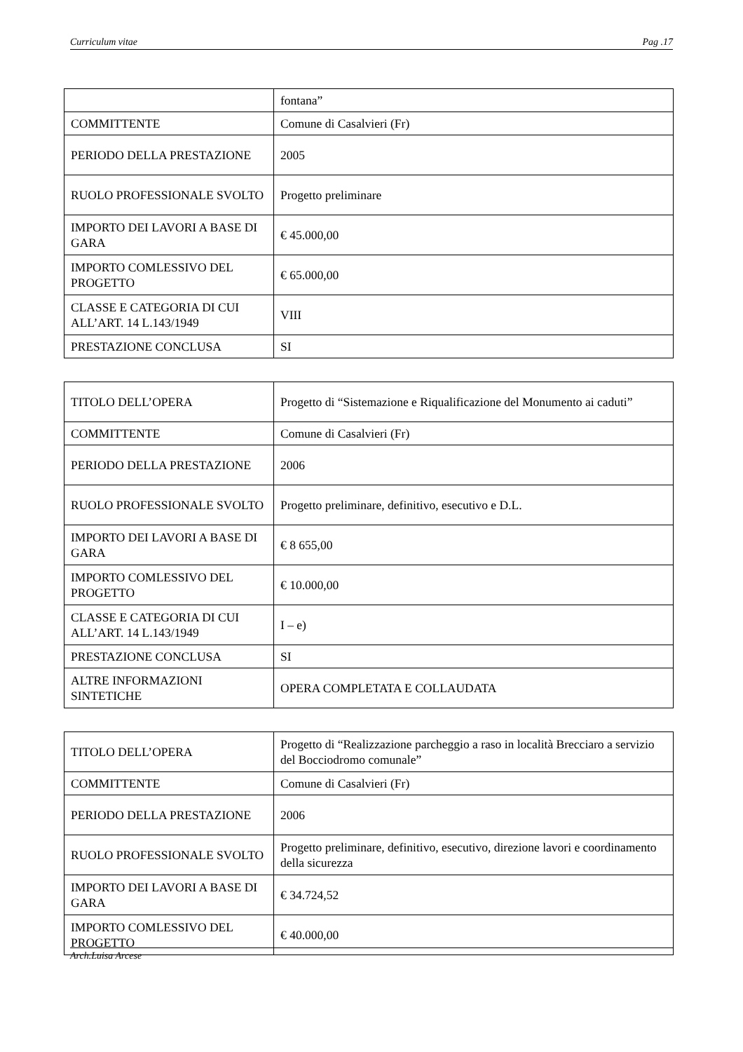Curriculum vitae Pag .17
| | fontana” |
| COMMITTENTE | Comune di Casalvieri (Fr) |
| PERIODO DELLA PRESTAZIONE | 2005 |
| RUOLO PROFESSIONALE SVOLTO | Progetto preliminare |
| IMPORTO DEI LAVORI A BASE DI GARA | € 45.000,00 |
| IMPORTO COMLESSIVO DEL PROGETTO | € 65.000,00 |
| CLASSE E CATEGORIA DI CUI ALL’ART. 14 L.143/1949 | VIII |
| PRESTAZIONE CONCLUSA | SI |
| TITOLO DELL’OPERA | Progetto di “Sistemazione e Riqualificazione del Monumento ai caduti” |
| COMMITTENTE | Comune di Casalvieri (Fr) |
| PERIODO DELLA PRESTAZIONE | 2006 |
| RUOLO PROFESSIONALE SVOLTO | Progetto preliminare, definitivo, esecutivo e D.L. |
| IMPORTO DEI LAVORI A BASE DI GARA | € 8 655,00 |
| IMPORTO COMLESSIVO DEL PROGETTO | € 10.000,00 |
| CLASSE E CATEGORIA DI CUI ALL’ART. 14 L.143/1949 | I – e) |
| PRESTAZIONE CONCLUSA | SI |
| ALTRE INFORMAZIONI SINTETICHE | OPERA COMPLETATA E COLLAUDATA |
| TITOLO DELL’OPERA | Progetto di “Realizzazione parcheggio a raso in località Brecciaro a servizio del Bocciodromo comunale” |
| COMMITTENTE | Comune di Casalvieri (Fr) |
| PERIODO DELLA PRESTAZIONE | 2006 |
| RUOLO PROFESSIONALE SVOLTO | Progetto preliminare, definitivo, esecutivo, direzione lavori e coordinamento della sicurezza |
| IMPORTO DEI LAVORI A BASE DI GARA | € 34.724,52 |
| IMPORTO COMLESSIVO DEL PROGETTO | € 40.000,00 |
Arch.Luisa Arcese